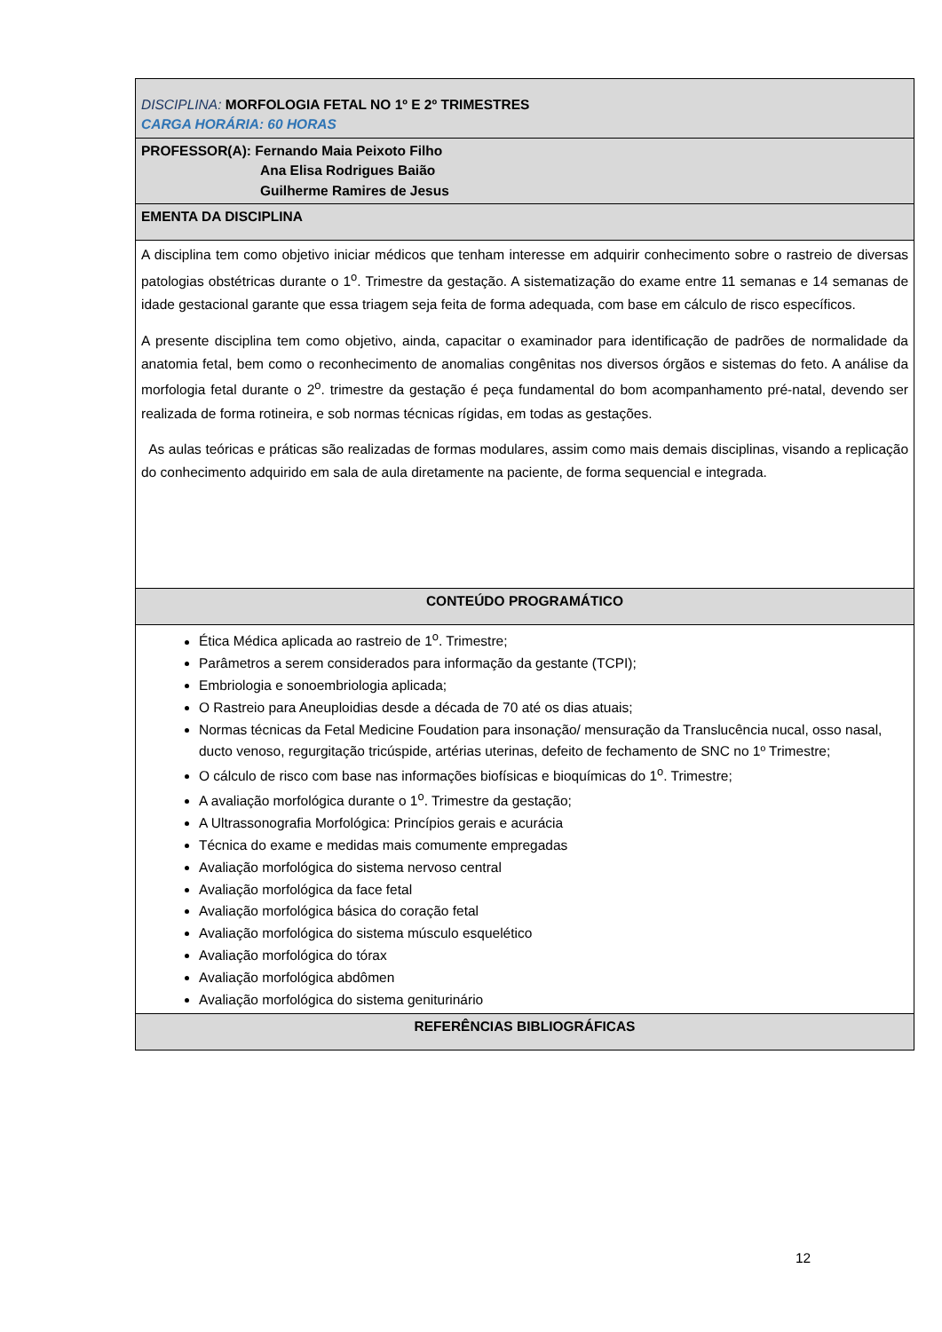| DISCIPLINA: MORFOLOGIA FETAL NO 1º E 2º TRIMESTRES CARGA HORÁRIA: 60 HORAS |
| PROFESSOR(A): Fernando Maia Peixoto Filho Ana Elisa Rodrigues Baião Guilherme Ramires de Jesus |
| EMENTA DA DISCIPLINA |
| A disciplina tem como objetivo iniciar médicos que tenham interesse em adquirir conhecimento sobre o rastreio de diversas patologias obstétricas durante o 1<sup>o</sup>. Trimestre da gestação. A sistematização do exame entre 11 semanas e 14 semanas de idade gestacional garante que essa triagem seja feita de forma adequada, com base em cálculo de risco específicos. A presente disciplina tem como objetivo, ainda, capacitar o examinador para identificação de padrões de normalidade da anatomia fetal, bem como o reconhecimento de anomalias congênitas nos diversos órgãos e sistemas do feto. A análise da morfologia fetal durante o 2<sup>o</sup>. trimestre da gestação é peça fundamental do bom acompanhamento pré-natal, devendo ser realizada de forma rotineira, e sob normas técnicas rígidas, em todas as gestações. As aulas teóricas e práticas são realizadas de formas modulares, assim como mais demais disciplinas, visando a replicação do conhecimento adquirido em sala de aula diretamente na paciente, de forma sequencial e integrada. |
| CONTEÚDO PROGRAMÁTICO |
| Ética Médica aplicada ao rastreio de 1<sup>o</sup>. Trimestre; Parâmetros a serem considerados para informação da gestante (TCPI); Embriologia e sonoembriologia aplicada; O Rastreio para Aneuploidias desde a década de 70 até os dias atuais; Normas técnicas da Fetal Medicine Foudation para insonação/ mensuração da Translucência nucal, osso nasal, ducto venoso, regurgitação tricúspide, artérias uterinas, defeito de fechamento de SNC no 1º Trimestre; O cálculo de risco com base nas informações biofísicas e bioquímicas do 1<sup>o</sup>. Trimestre; A avaliação morfológica durante o 1<sup>o</sup>. Trimestre da gestação; A Ultrassonografia Morfológica: Princípios gerais e acurácia Técnica do exame e medidas mais comumente empregadas Avaliação morfológica do sistema nervoso central Avaliação morfológica da face fetal Avaliação morfológica básica do coração fetal Avaliação morfológica do sistema músculo esquelético Avaliação morfológica do tórax Avaliação morfológica abdômen Avaliação morfológica do sistema geniturinário |
| REFERÊNCIAS BIBLIOGRÁFICAS |
12